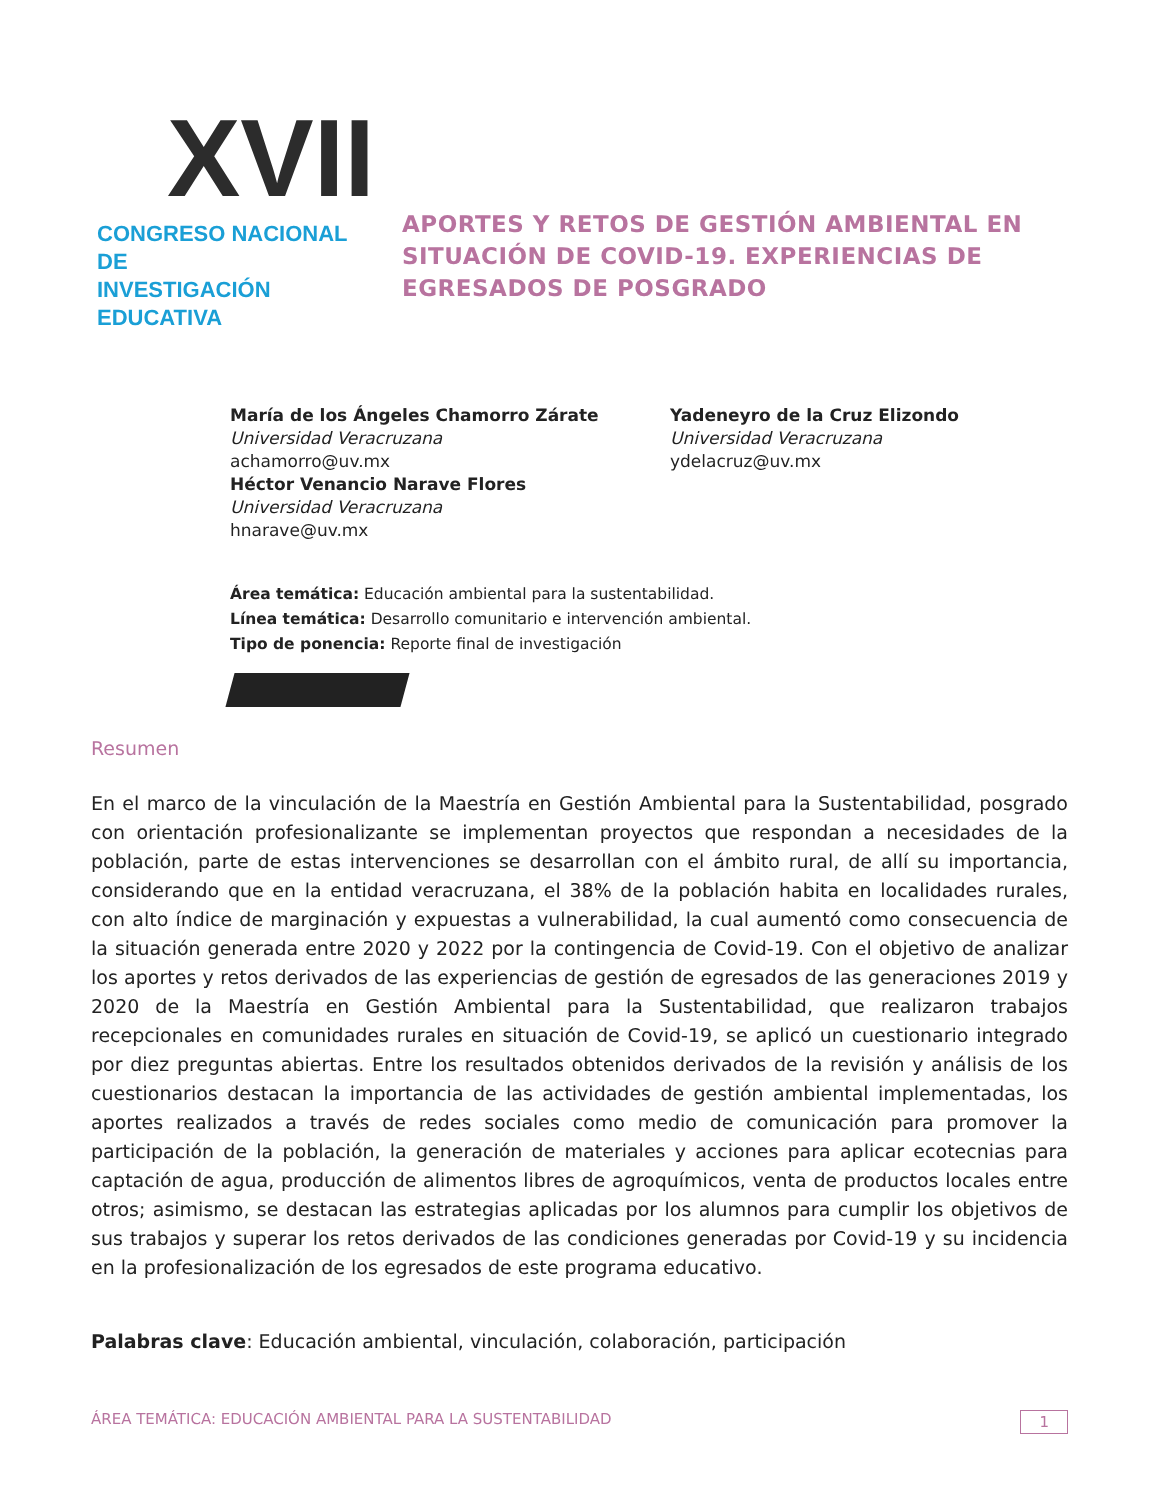XVII
CONGRESO NACIONAL DE
INVESTIGACIÓN EDUCATIVA
APORTES Y RETOS DE GESTIÓN AMBIENTAL EN
SITUACIÓN DE COVID-19. EXPERIENCIAS DE
EGRESADOS DE POSGRADO
María de los Ángeles Chamorro Zárate
Universidad Veracruzana
achamorro@uv.mx
Héctor Venancio Narave Flores
Universidad Veracruzana
hnarave@uv.mx
Yadeneyro de la Cruz Elizondo
Universidad Veracruzana
ydelacruz@uv.mx
Área temática: Educación ambiental para la sustentabilidad.
Línea temática: Desarrollo comunitario e intervención ambiental.
Tipo de ponencia: Reporte final de investigación
Resumen
En el marco de la vinculación de la Maestría en Gestión Ambiental para la Sustentabilidad, posgrado con orientación profesionalizante se implementan proyectos que respondan a necesidades de la población, parte de estas intervenciones se desarrollan con el ámbito rural, de allí su importancia, considerando que en la entidad veracruzana, el 38% de la población habita en localidades rurales, con alto índice de marginación y expuestas a vulnerabilidad, la cual aumentó como consecuencia de la situación generada entre 2020 y 2022 por la contingencia de Covid-19. Con el objetivo de analizar los aportes y retos derivados de las experiencias de gestión de egresados de las generaciones 2019 y 2020 de la Maestría en Gestión Ambiental para la Sustentabilidad, que realizaron trabajos recepcionales en comunidades rurales en situación de Covid-19, se aplicó un cuestionario integrado por diez preguntas abiertas. Entre los resultados obtenidos derivados de la revisión y análisis de los cuestionarios destacan la importancia de las actividades de gestión ambiental implementadas, los aportes realizados a través de redes sociales como medio de comunicación para promover la participación de la población, la generación de materiales y acciones para aplicar ecotecnias para captación de agua, producción de alimentos libres de agroquímicos, venta de productos locales entre otros; asimismo, se destacan las estrategias aplicadas por los alumnos para cumplir los objetivos de sus trabajos y superar los retos derivados de las condiciones generadas por Covid-19 y su incidencia en la profesionalización de los egresados de este programa educativo.
Palabras clave: Educación ambiental, vinculación, colaboración, participación
ÁREA TEMÁTICA: EDUCACIÓN AMBIENTAL PARA LA SUSTENTABILIDAD 1